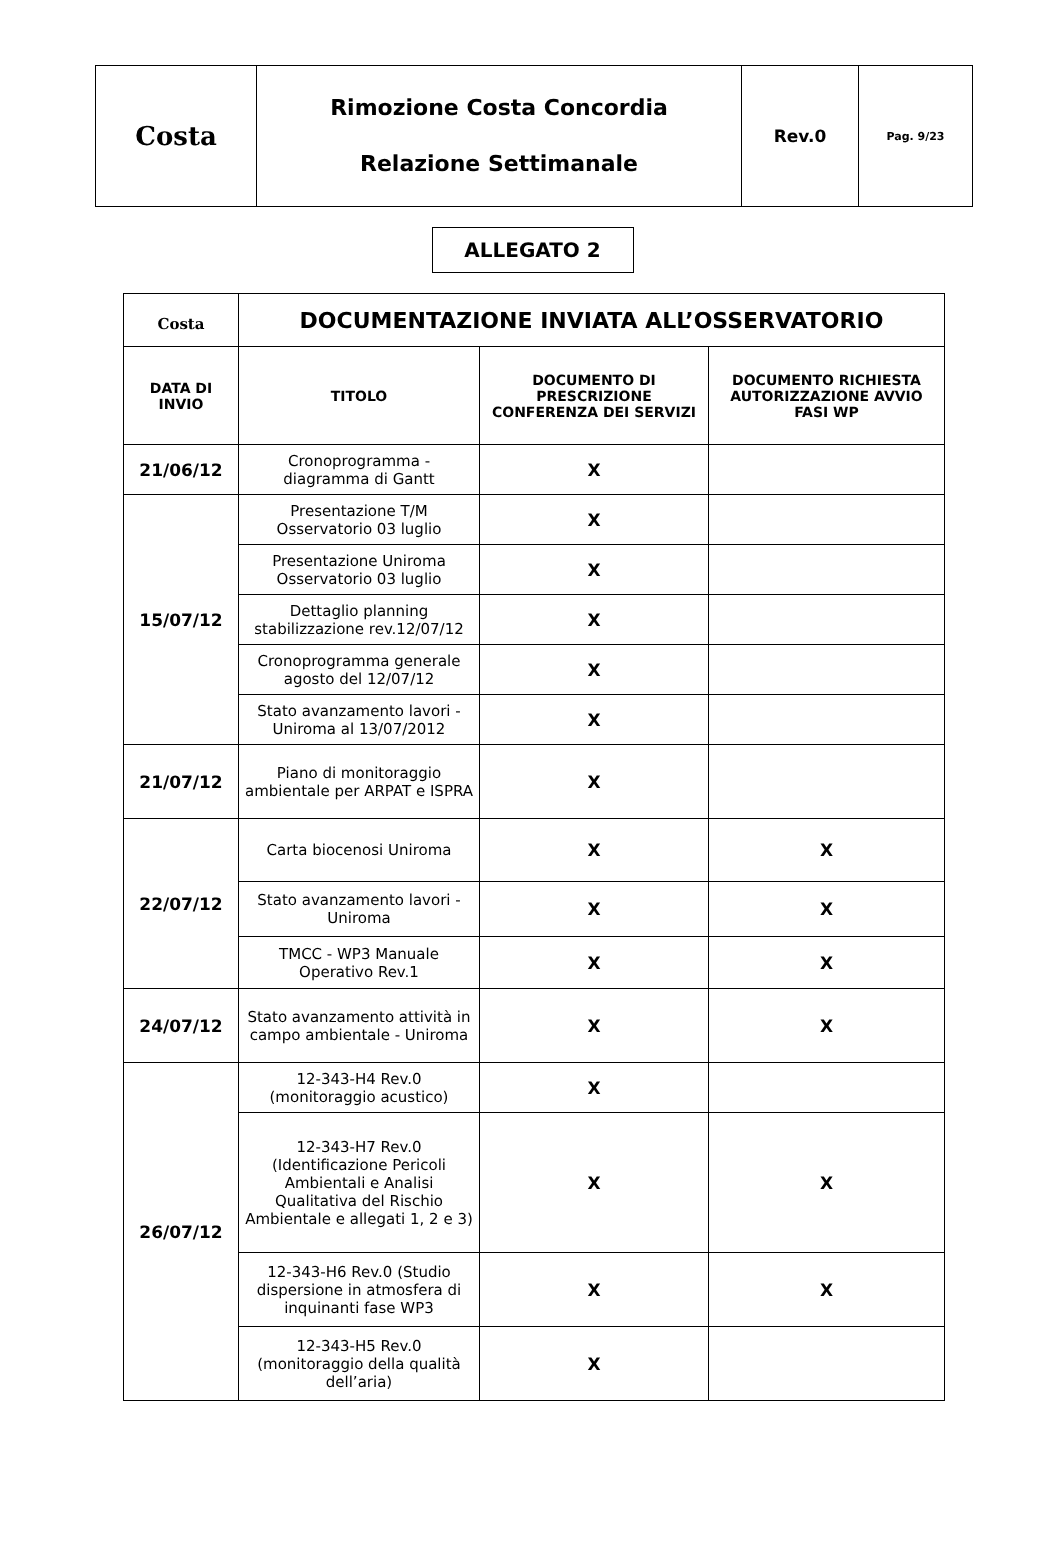| Costa | Rimozione Costa Concordia Relazione Settimanale | Rev.0 | Pag. 9/23 |
ALLEGATO 2
| Costa | DOCUMENTAZIONE INVIATA ALL’OSSERVATORIO | | |
| DATA DI INVIO | TITOLO | DOCUMENTO DI PRESCRIZIONE CONFERENZA DEI SERVIZI | DOCUMENTO RICHIESTA AUTORIZZAZIONE AVVIO FASI WP |
| 21/06/12 | Cronoprogramma - diagramma di Gantt | X | |
| 15/07/12 | Presentazione T/M Osservatorio 03 luglio | X | |
| | Presentazione Uniroma Osservatorio 03 luglio | X | |
| | Dettaglio planning stabilizzazione rev.12/07/12 | X | |
| | Cronoprogramma generale agosto del 12/07/12 | X | |
| | Stato avanzamento lavori - Uniroma al 13/07/2012 | X | |
| 21/07/12 | Piano di monitoraggio ambientale per ARPAT e ISPRA | X | |
| 22/07/12 | Carta biocenosi Uniroma | X | X |
| | Stato avanzamento lavori - Uniroma | X | X |
| | TMCC - WP3 Manuale Operativo Rev.1 | X | X |
| 24/07/12 | Stato avanzamento attività in campo ambientale - Uniroma | X | X |
| 26/07/12 | 12-343-H4 Rev.0 (monitoraggio acustico) | X | |
| | 12-343-H7 Rev.0 (Identificazione Pericoli Ambientali e Analisi Qualitativa del Rischio Ambientale e allegati 1, 2 e 3) | X | X |
| | 12-343-H6 Rev.0 (Studio dispersione in atmosfera di inquinanti fase WP3 | X | X |
| | 12-343-H5 Rev.0 (monitoraggio della qualità dell’aria) | X | |